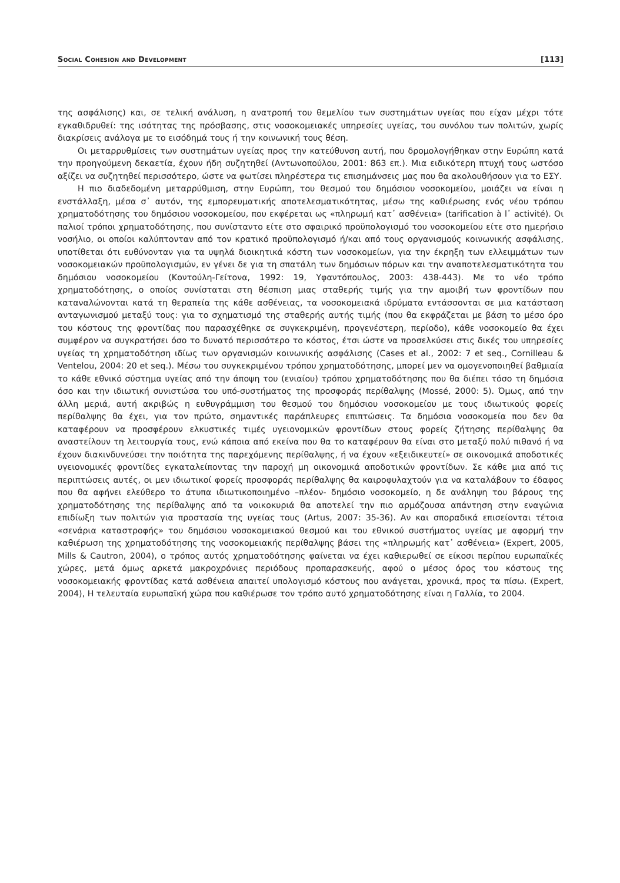Social Cohesion and Development [113]
της ασφάλισης) και, σε τελική ανάλυση, η ανατροπή του θεμελίου των συστημάτων υγείας που είχαν μέχρι τότε εγκαθιδρυθεί: της ισότητας της πρόσβασης, στις νοσοκομειακές υπηρεσίες υγείας, του συνόλου των πολιτών, χωρίς διακρίσεις ανάλογα με το εισόδημά τους ή την κοινωνική τους θέση.
Οι μεταρρυθμίσεις των συστημάτων υγείας προς την κατεύθυνση αυτή, που δρομολογήθηκαν στην Ευρώπη κατά την προηγούμενη δεκαετία, έχουν ήδη συζητηθεί (Αντωνοπούλου, 2001: 863 επ.). Μια ειδικότερη πτυχή τους ωστόσο αξίζει να συζητηθεί περισσότερο, ώστε να φωτίσει πληρέστερα τις επισημάνσεις μας που θα ακολουθήσουν για το ΕΣΥ.
Η πιο διαδεδομένη μεταρρύθμιση, στην Ευρώπη, του θεσμού του δημόσιου νοσοκομείου, μοιάζει να είναι η ενστάλλαξη, μέσα σ᾽ αυτόν, της εμπορευματικής αποτελεσματικότητας, μέσω της καθιέρωσης ενός νέου τρόπου χρηματοδότησης του δημόσιου νοσοκομείου, που εκφέρεται ως «πληρωμή κατ᾽ ασθένεια» (tarification à l᾽ activité). Οι παλιοί τρόποι χρηματοδότησης, που συνίσταντο είτε στο σφαιρικό προϋπολογισμό του νοσοκομείου είτε στο ημερήσιο νοσήλιο, οι οποίοι καλύπτονταν από τον κρατικό προϋπολογισμό ή/και από τους οργανισμούς κοινωνικής ασφάλισης, υποτίθεται ότι ευθύνονταν για τα υψηλά διοικητικά κόστη των νοσοκομείων, για την έκρηξη των ελλειμμάτων των νοσοκομειακών προϋπολογισμών, εν γένει δε για τη σπατάλη των δημόσιων πόρων και την αναποτελεσματικότητα του δημόσιου νοσοκομείου (Κοντούλη-Γείτονα, 1992: 19, Υφαντόπουλος, 2003: 438-443). Με το νέο τρόπο χρηματοδότησης, ο οποίος συνίσταται στη θέσπιση μιας σταθερής τιμής για την αμοιβή των φροντίδων που καταναλώνονται κατά τη θεραπεία της κάθε ασθένειας, τα νοσοκομειακά ιδρύματα εντάσσονται σε μια κατάσταση ανταγωνισμού μεταξύ τους: για το σχηματισμό της σταθερής αυτής τιμής (που θα εκφράζεται με βάση το μέσο όρο του κόστους της φροντίδας που παρασχέθηκε σε συγκεκριμένη, προγενέστερη, περίοδο), κάθε νοσοκομείο θα έχει συμφέρον να συγκρατήσει όσο το δυνατό περισσότερο το κόστος, έτσι ώστε να προσελκύσει στις δικές του υπηρεσίες υγείας τη χρηματοδότηση ιδίως των οργανισμών κοινωνικής ασφάλισης (Cases et al., 2002: 7 et seq., Cornilleau & Ventelou, 2004: 20 et seq.). Μέσω του συγκεκριμένου τρόπου χρηματοδότησης, μπορεί μεν να ομογενοποιηθεί βαθμιαία το κάθε εθνικό σύστημα υγείας από την άποψη του (ενιαίου) τρόπου χρηματοδότησης που θα διέπει τόσο τη δημόσια όσο και την ιδιωτική συνιστώσα του υπό-συστήματος της προσφοράς περίθαλψης (Mossé, 2000: 5). Όμως, από την άλλη μεριά, αυτή ακριβώς η ευθυγράμμιση του θεσμού του δημόσιου νοσοκομείου με τους ιδιωτικούς φορείς περίθαλψης θα έχει, για τον πρώτο, σημαντικές παράπλευρες επιπτώσεις. Τα δημόσια νοσοκομεία που δεν θα καταφέρουν να προσφέρουν ελκυστικές τιμές υγειονομικών φροντίδων στους φορείς ζήτησης περίθαλψης θα αναστείλουν τη λειτουργία τους, ενώ κάποια από εκείνα που θα το καταφέρουν θα είναι στο μεταξύ πολύ πιθανό ή να έχουν διακινδυνεύσει την ποιότητα της παρεχόμενης περίθαλψης, ή να έχουν «εξειδικευτεί» σε οικονομικά αποδοτικές υγειονομικές φροντίδες εγκαταλείποντας την παροχή μη οικονομικά αποδοτικών φροντίδων. Σε κάθε μια από τις περιπτώσεις αυτές, οι μεν ιδιωτικοί φορείς προσφοράς περίθαλψης θα καιροφυλαχτούν για να καταλάβουν το έδαφος που θα αφήνει ελεύθερο το άτυπα ιδιωτικοποιημένο –πλέον- δημόσιο νοσοκομείο, η δε ανάληψη του βάρους της χρηματοδότησης της περίθαλψης από τα νοικοκυριά θα αποτελεί την πιο αρμόζουσα απάντηση στην εναγώνια επιδίωξη των πολιτών για προστασία της υγείας τους (Artus, 2007: 35-36). Αν και σποραδικά επισείονται τέτοια «σενάρια καταστροφής» του δημόσιου νοσοκομειακού θεσμού και του εθνικού συστήματος υγείας με αφορμή την καθιέρωση της χρηματοδότησης της νοσοκομειακής περίθαλψης βάσει της «πληρωμής κατ᾽ ασθένεια» (Expert, 2005, Mills & Cautron, 2004), ο τρόπος αυτός χρηματοδότησης φαίνεται να έχει καθιερωθεί σε είκοσι περίπου ευρωπαϊκές χώρες, μετά όμως αρκετά μακροχρόνιες περιόδους προπαρασκευής, αφού ο μέσος όρος του κόστους της νοσοκομειακής φροντίδας κατά ασθένεια απαιτεί υπολογισμό κόστους που ανάγεται, χρονικά, προς τα πίσω. (Expert, 2004), Η τελευταία ευρωπαϊκή χώρα που καθιέρωσε τον τρόπο αυτό χρηματοδότησης είναι η Γαλλία, το 2004.